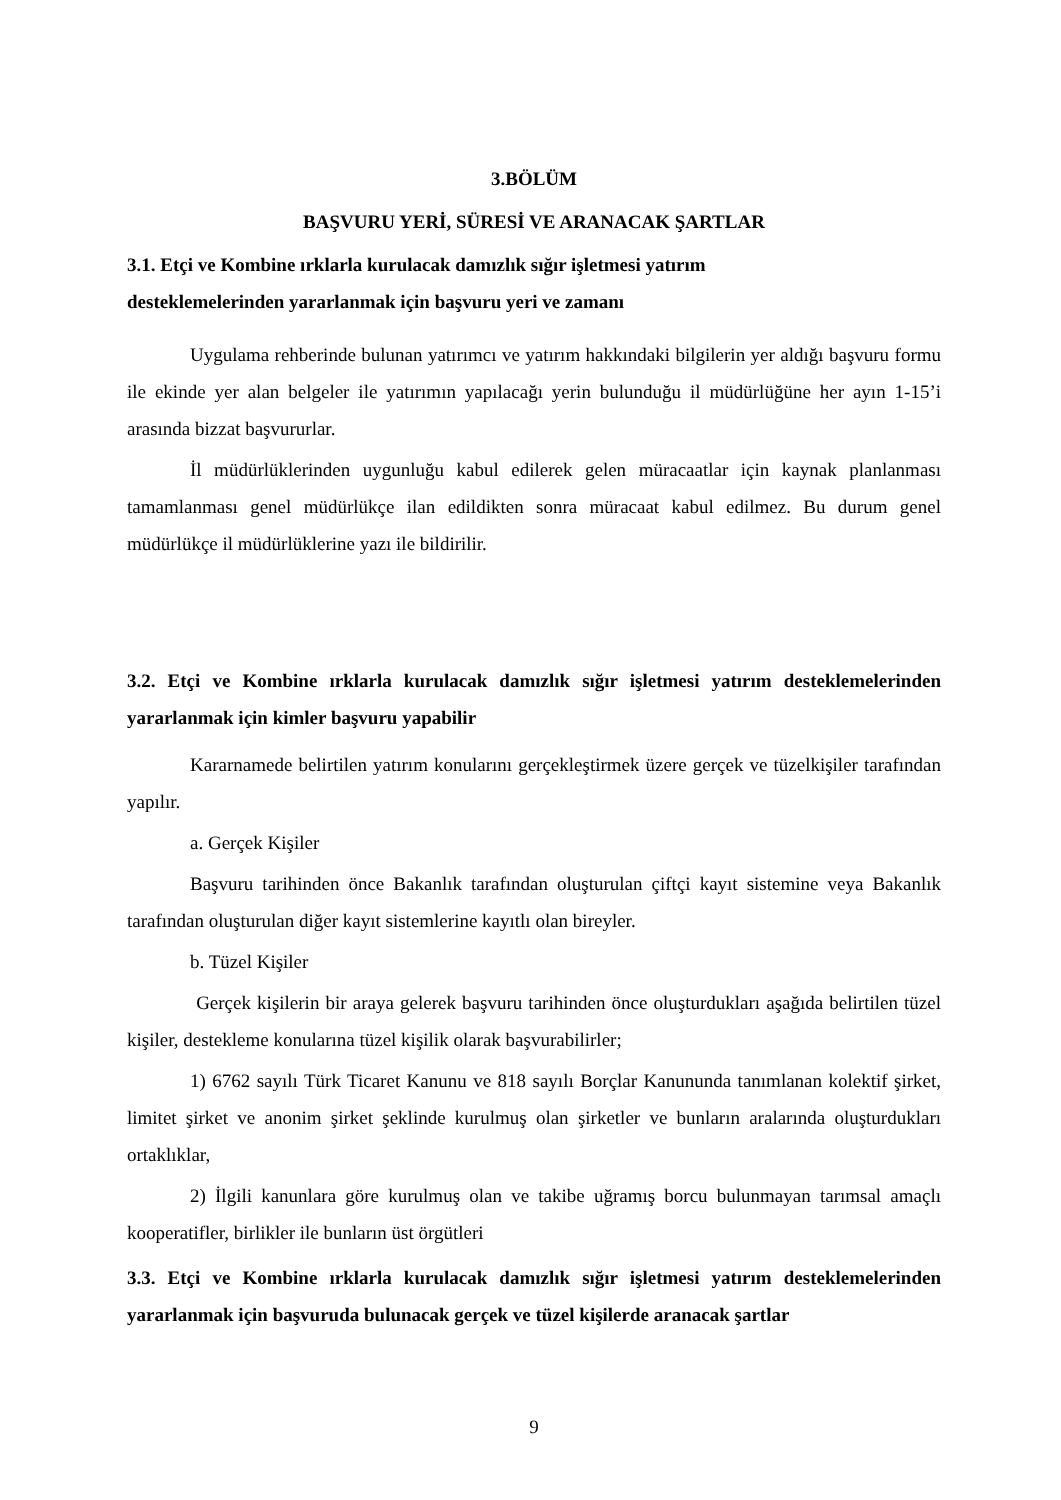3.BÖLÜM
BAŞVURU YERİ, SÜRESİ VE ARANACAK ŞARTLAR
3.1. Etçi ve Kombine ırklarla kurulacak damızlık sığır işletmesi yatırım
desteklemelerinden yararlanmak için başvuru yeri ve zamanı
Uygulama rehberinde bulunan yatırımcı ve yatırım hakkındaki bilgilerin yer aldığı başvuru formu ile ekinde yer alan belgeler ile yatırımın yapılacağı yerin bulunduğu il müdürlüğüne her ayın 1-15’i arasında bizzat başvururlar.
İl müdürlüklerinden uygunluğu kabul edilerek gelen müracaatlar için kaynak planlanması tamamlanması genel müdürlükçe ilan edildikten sonra müracaat kabul edilmez. Bu durum genel müdürlükçe il müdürlüklerine yazı ile bildirilir.
3.2. Etçi ve Kombine ırklarla kurulacak damızlık sığır işletmesi yatırım desteklemelerinden yararlanmak için kimler başvuru yapabilir
Kararnamede belirtilen yatırım konularını gerçekleştirmek üzere gerçek ve tüzelkişiler tarafından yapılır.
a. Gerçek Kişiler
Başvuru tarihinden önce Bakanlık tarafından oluşturulan çiftçi kayıt sistemine veya Bakanlık tarafından oluşturulan diğer kayıt sistemlerine kayıtlı olan bireyler.
b. Tüzel Kişiler
Gerçek kişilerin bir araya gelerek başvuru tarihinden önce oluşturdukları aşağıda belirtilen tüzel kişiler, destekleme konularına tüzel kişilik olarak başvurabilirler;
1) 6762 sayılı Türk Ticaret Kanunu ve 818 sayılı Borçlar Kanununda tanımlanan kolektif şirket, limitet şirket ve anonim şirket şeklinde kurulmuş olan şirketler ve bunların aralarında oluşturdukları ortaklıklar,
2) İlgili kanunlara göre kurulmuş olan ve takibe uğramış borcu bulunmayan tarımsal amaçlı kooperatifler, birlikler ile bunların üst örgütleri
3.3. Etçi ve Kombine ırklarla kurulacak damızlık sığır işletmesi yatırım desteklemelerinden yararlanmak için başvuruda bulunacak gerçek ve tüzel kişilerde aranacak şartlar
9